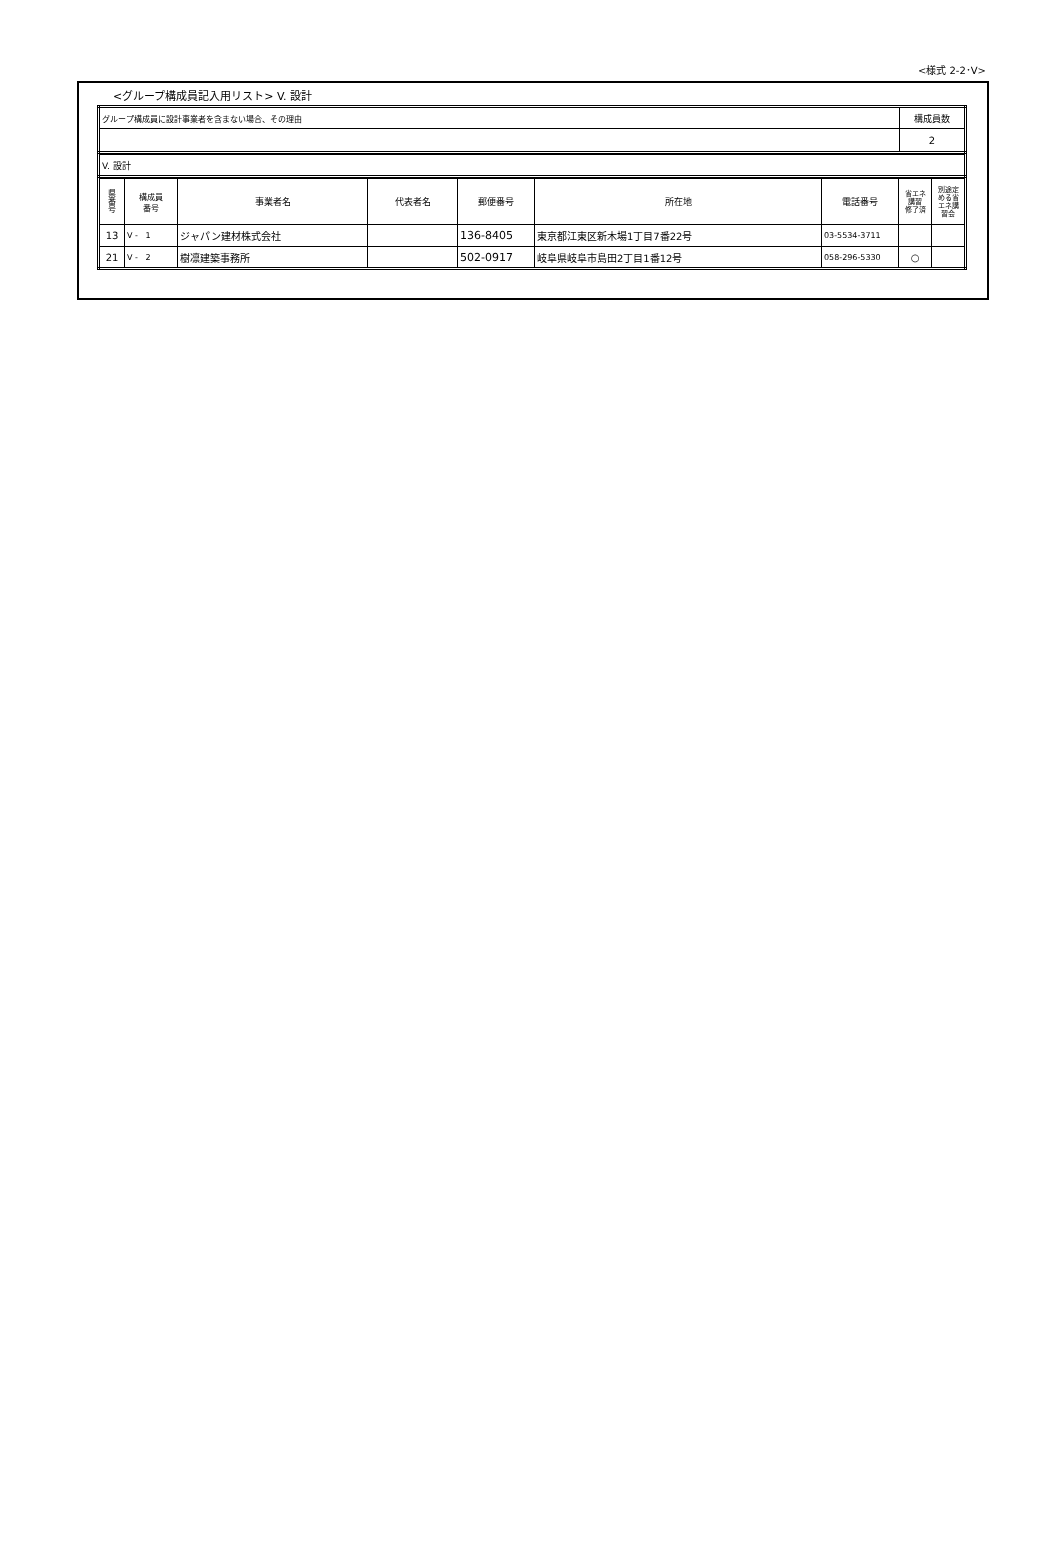<様式 2-2･V>
<グループ構成員記入用リスト> V. 設計
| グループ構成員に設計事業者を含まない場合、その理由 | 構成員数 |
| | 2 |
| V. 設計 |
| 県 番 号 | 構成員 番号 | 事業者名 | 代表者名 | 郵便番号 | 所在地 | 電話番号 | 省エネ 講習 修了済 | 別途定 める省 エネ講 習会 |
| --- | --- | --- | --- | --- | --- | --- | --- | --- |
| 13 | V - 1 | ジャパン建材株式会社 | | 136-8405 | 東京都江東区新木場1丁目7番22号 | 03-5534-3711 | | |
| 21 | V - 2 | 樹凛建築事務所 | | 502-0917 | 岐阜県岐阜市島田2丁目1番12号 | 058-296-5330 | ○ | |